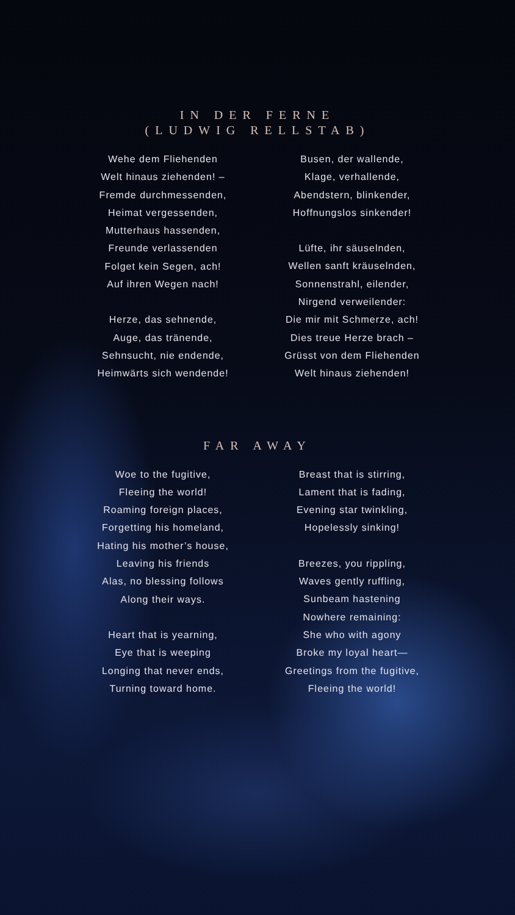IN DER FERNE
(LUDWIG RELLSTAB)
Wehe dem Fliehenden
Welt hinaus ziehenden! –
Fremde durchmessenden,
Heimat vergessenden,
Mutterhaus hassenden,
Freunde verlassenden
Folget kein Segen, ach!
Auf ihren Wegen nach!
Herze, das sehnende,
Auge, das tränende,
Sehnsucht, nie endende,
Heimwärts sich wendende!
Busen, der wallende,
Klage, verhallende,
Abendstern, blinkender,
Hoffnungslos sinkender!
Lüfte, ihr säuselnden,
Wellen sanft kräuselnden,
Sonnenstrahl, eilender,
Nirgend verweilender:
Die mir mit Schmerze, ach!
Dies treue Herze brach –
Grüsst von dem Fliehenden
Welt hinaus ziehenden!
FAR AWAY
Woe to the fugitive,
Fleeing the world!
Roaming foreign places,
Forgetting his homeland,
Hating his mother’s house,
Leaving his friends
Alas, no blessing follows
Along their ways.
Heart that is yearning,
Eye that is weeping
Longing that never ends,
Turning toward home.
Breast that is stirring,
Lament that is fading,
Evening star twinkling,
Hopelessly sinking!
Breezes, you rippling,
Waves gently ruffling,
Sunbeam hastening
Nowhere remaining:
She who with agony
Broke my loyal heart—
Greetings from the fugitive,
Fleeing the world!